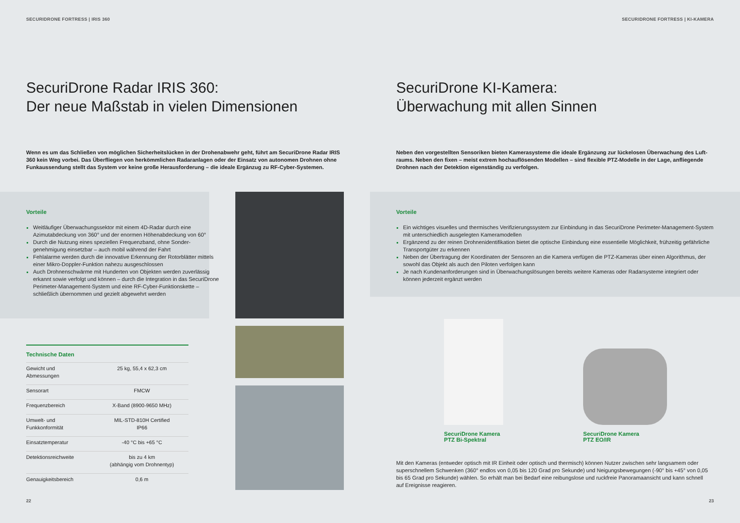SECURIDRONE FORTRESS | IRIS 360
SecuriDrone Radar IRIS 360:
Der neue Maßstab in vielen Dimensionen
Wenn es um das Schließen von möglichen Sicherheitslücken in der Drohenabwehr geht, führt am SecuriDrone Radar IRIS 360 kein Weg vorbei. Das Überfliegen von herkömmlichen Radaranlagen oder der Einsatz von autonomen Drohnen ohne Funkaussendung stellt das System vor keine große Herausforderung – die ideale Ergänzug zu RF-Cyber-Systemen.
Vorteile
Weitläufiger Überwachungssektor mit einem 4D-Radar durch eine Azimutabdeckung von 360° und der enormen Höhenabdeckung von 60°
Durch die Nutzung eines speziellen Frequenzband, ohne Sonder-genehmigung einsetzbar – auch mobil während der Fahrt
Fehlalarme werden durch die innovative Erkennung der Rotorblätter mittels einer Mikro-Doppler-Funktion nahezu ausgeschlossen
Auch Drohnenschwärme mit Hunderten von Objekten werden zuverlässig erkannt sowie verfolgt und können – durch die Integration in das SecuriDrone Perimeter-Management-System und eine RF-Cyber-Funktionskette – schließlich übernommen und gezielt abgewehrt werden
Technische Daten
| Gewicht und Abmessungen | 25 kg, 55,4 x 62,3 cm |
| Sensorart | FMCW |
| Frequenzbereich | X-Band (8900-9650 MHz) |
| Umwelt- und Funkkonformität | MIL-STD-810H Certified IP66 |
| Einsatztemperatur | -40 °C bis +65 °C |
| Detektionsreichweite | bis zu 4 km (abhängig vom Drohnentyp) |
| Genauigkeitsbereich | 0,6 m |
22
SECURIDRONE FORTRESS | KI-KAMERA
SecuriDrone KI-Kamera:
Überwachung mit allen Sinnen
Neben den vorgestellten Sensoriken bieten Kamerasysteme die ideale Ergänzung zur lückelosen Überwachung des Luft-raums. Neben den fixen – meist extrem hochauflösenden Modellen – sind flexible PTZ-Modelle in der Lage, anfliegende Drohnen nach der Detektion eigenständig zu verfolgen.
Vorteile
Ein wichtiges visuelles und thermisches Verifizierungssystem zur Einbindung in das SecuriDrone Perimeter-Management-System mit unterschiedlich ausgelegten Kameramodellen
Ergänzend zu der reinen Drohnenidentifikation bietet die optische Einbindung eine essentielle Möglichkeit, frühzeitig gefährliche Transportgüter zu erkennen
Neben der Übertragung der Koordinaten der Sensoren an die Kamera verfügen die PTZ-Kameras über einen Algorithmus, der sowohl das Objekt als auch den Piloten verfolgen kann
Je nach Kundenanforderungen sind in Überwachungslösungen bereits weitere Kameras oder Radarsysteme integriert oder können jederzeit ergänzt werden
SecuriDrone Kamera
PTZ Bi-Spektral
SecuriDrone Kamera
PTZ EO/IR
Mit den Kameras (entweder optisch mit IR Einheit oder optisch und thermisch) können Nutzer zwischen sehr langsamem oder superschnellem Schwenken (360° endlos von 0,05 bis 120 Grad pro Sekunde) und Neigungsbewegungen (-90° bis +45° von 0,05 bis 65 Grad pro Sekunde) wählen. So erhält man bei Bedarf eine reibungslose und ruckfreie Panoramaansicht und kann schnell auf Ereignisse reagieren.
23